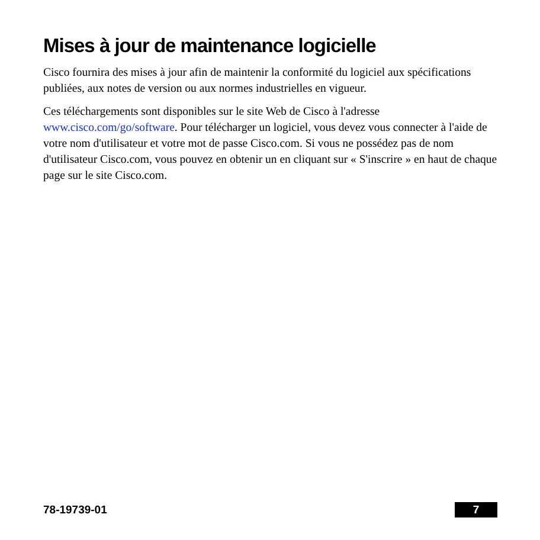Mises à jour de maintenance logicielle
Cisco fournira des mises à jour afin de maintenir la conformité du logiciel aux spécifications publiées, aux notes de version ou aux normes industrielles en vigueur.
Ces téléchargements sont disponibles sur le site Web de Cisco à l'adresse www.cisco.com/go/software. Pour télécharger un logiciel, vous devez vous connecter à l'aide de votre nom d'utilisateur et votre mot de passe Cisco.com. Si vous ne possédez pas de nom d'utilisateur Cisco.com, vous pouvez en obtenir un en cliquant sur « S'inscrire » en haut de chaque page sur le site Cisco.com.
78-19739-01 7